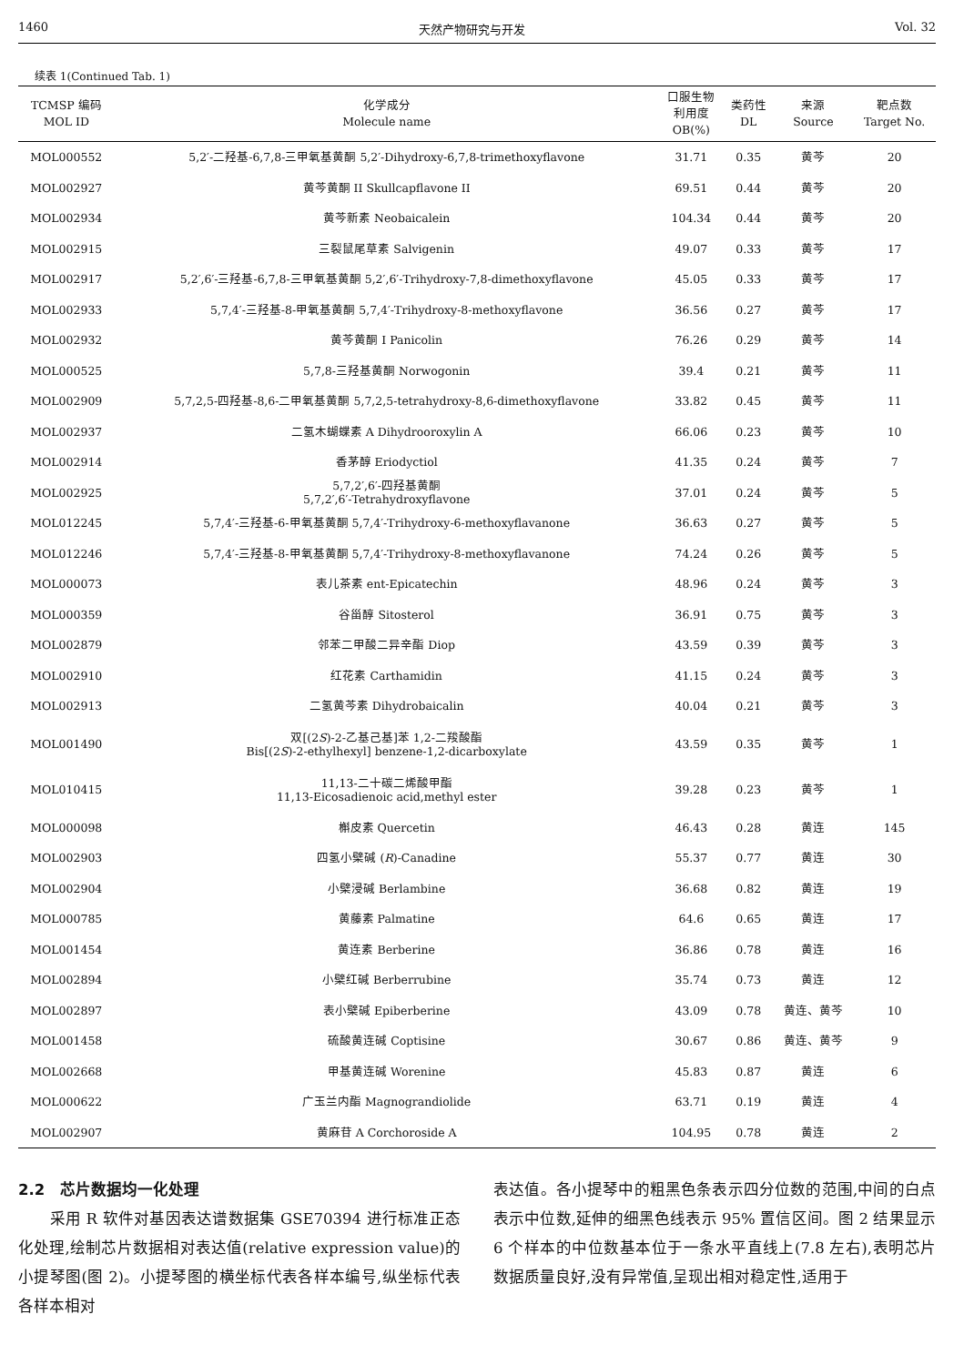1460 天然产物研究与开发 Vol. 32
续表 1(Continued Tab. 1)
| TCMSP 编码 MOL ID | 化学成分 Molecule name | 口服生物 利用度 OB(%) | 类药性 DL | 来源 Source | 靶点数 Target No. |
| --- | --- | --- | --- | --- | --- |
| MOL000552 | 5,2′-二羟基-6,7,8-三甲氧基黄酮 5,2′-Dihydroxy-6,7,8-trimethoxyflavone | 31.71 | 0.35 | 黄芩 | 20 |
| MOL002927 | 黄芩黄酮 II Skullcapflavone II | 69.51 | 0.44 | 黄芩 | 20 |
| MOL002934 | 黄芩新素 Neobaicalein | 104.34 | 0.44 | 黄芩 | 20 |
| MOL002915 | 三裂鼠尾草素 Salvigenin | 49.07 | 0.33 | 黄芩 | 17 |
| MOL002917 | 5,2′,6′-三羟基-6,7,8-三甲氧基黄酮 5,2′,6′-Trihydroxy-7,8-dimethoxyflavone | 45.05 | 0.33 | 黄芩 | 17 |
| MOL002933 | 5,7,4′-三羟基-8-甲氧基黄酮 5,7,4′-Trihydroxy-8-methoxyflavone | 36.56 | 0.27 | 黄芩 | 17 |
| MOL002932 | 黄芩黄酮 I Panicolin | 76.26 | 0.29 | 黄芩 | 14 |
| MOL000525 | 5,7,8-三羟基黄酮 Norwogonin | 39.4 | 0.21 | 黄芩 | 11 |
| MOL002909 | 5,7,2,5-四羟基-8,6-二甲氧基黄酮 5,7,2,5-tetrahydroxy-8,6-dimethoxyflavone | 33.82 | 0.45 | 黄芩 | 11 |
| MOL002937 | 二氢木蝴蝶素 A Dihydrooroxylin A | 66.06 | 0.23 | 黄芩 | 10 |
| MOL002914 | 香茅醇 Eriodyctiol | 41.35 | 0.24 | 黄芩 | 7 |
| MOL002925 | 5,7,2′,6′-四羟基黄酮 5,7,2′,6′-Tetrahydroxyflavone | 37.01 | 0.24 | 黄芩 | 5 |
| MOL012245 | 5,7,4′-三羟基-6-甲氧基黄酮 5,7,4′-Trihydroxy-6-methoxyflavanone | 36.63 | 0.27 | 黄芩 | 5 |
| MOL012246 | 5,7,4′-三羟基-8-甲氧基黄酮 5,7,4′-Trihydroxy-8-methoxyflavanone | 74.24 | 0.26 | 黄芩 | 5 |
| MOL000073 | 表儿茶素 ent-Epicatechin | 48.96 | 0.24 | 黄芩 | 3 |
| MOL000359 | 谷甾醇 Sitosterol | 36.91 | 0.75 | 黄芩 | 3 |
| MOL002879 | 邻苯二甲酸二异辛酯 Diop | 43.59 | 0.39 | 黄芩 | 3 |
| MOL002910 | 红花素 Carthamidin | 41.15 | 0.24 | 黄芩 | 3 |
| MOL002913 | 二氢黄芩素 Dihydrobaicalin | 40.04 | 0.21 | 黄芩 | 3 |
| MOL001490 | 双[(2 S )-2-乙基己基]苯 1,2-二羧酸酯 Bis[(2 S )-2-ethylhexyl] benzene-1,2-dicarboxylate | 43.59 | 0.35 | 黄芩 | 1 |
| MOL010415 | 11,13-二十碳二烯酸甲酯 11,13-Eicosadienoic acid,methyl ester | 39.28 | 0.23 | 黄芩 | 1 |
| MOL000098 | 槲皮素 Quercetin | 46.43 | 0.28 | 黄连 | 145 |
| MOL002903 | 四氢小檗碱 ( R )-Canadine | 55.37 | 0.77 | 黄连 | 30 |
| MOL002904 | 小檗浸碱 Berlambine | 36.68 | 0.82 | 黄连 | 19 |
| MOL000785 | 黄藤素 Palmatine | 64.6 | 0.65 | 黄连 | 17 |
| MOL001454 | 黄连素 Berberine | 36.86 | 0.78 | 黄连 | 16 |
| MOL002894 | 小檗红碱 Berberrubine | 35.74 | 0.73 | 黄连 | 12 |
| MOL002897 | 表小檗碱 Epiberberine | 43.09 | 0.78 | 黄连、黄芩 | 10 |
| MOL001458 | 硫酸黄连碱 Coptisine | 30.67 | 0.86 | 黄连、黄芩 | 9 |
| MOL002668 | 甲基黄连碱 Worenine | 45.83 | 0.87 | 黄连 | 6 |
| MOL000622 | 广玉兰内酯 Magnograndiolide | 63.71 | 0.19 | 黄连 | 4 |
| MOL002907 | 黄麻苷 A Corchoroside A | 104.95 | 0.78 | 黄连 | 2 |
2.2　芯片数据均一化处理
　　采用 R 软件对基因表达谱数据集 GSE70394 进行标准正态化处理,绘制芯片数据相对表达值(relative expression value)的小提琴图(图 2)。小提琴图的横坐标代表各样本编号,纵坐标代表各样本相对
表达值。各小提琴中的粗黑色条表示四分位数的范围,中间的白点表示中位数,延伸的细黑色线表示 95% 置信区间。图 2 结果显示 6 个样本的中位数基本位于一条水平直线上(7.8 左右),表明芯片数据质量良好,没有异常值,呈现出相对稳定性,适用于